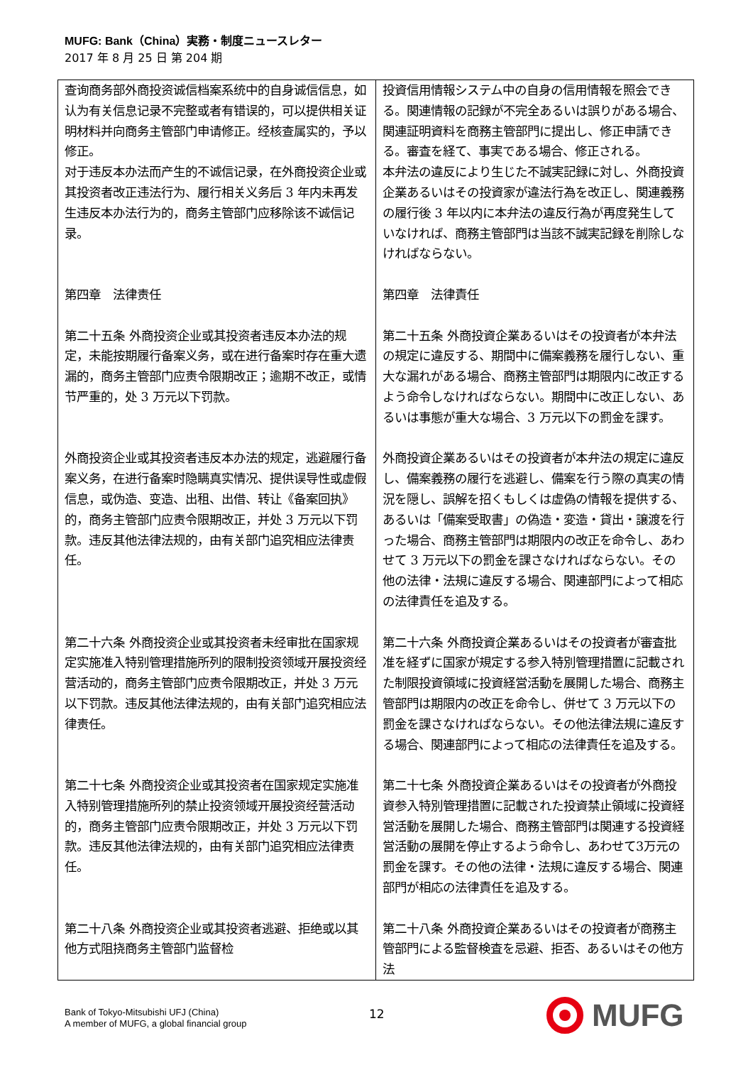MUFG: Bank（China）実務・制度ニュースレター
2017 年 8 月 25 日 第 204 期
| 查询商务部外商投资诚信档案系统中的自身诚信信息，如认为有关信息记录不完整或者有错误的，可以提供相关证明材料并向商务主管部门申请修正。经核查属实的，予以修正。 | 投資信用情報システム中の自身の信用情報を照会できる。関連情報の記録が不完全あるいは誤りがある場合、関連証明資料を商務主管部門に提出し、修正申請できる。審査を経て、事実である場合、修正される。 |
| 对于违反本办法而产生的不诚信记录，在外商投资企业或其投资者改正违法行为、履行相关义务后 3 年内未再发生违反本办法行为的，商务主管部门应移除该不诚信记录。 | 本弁法の違反により生じた不誠実記録に対し、外商投資企業あるいはその投資家が違法行為を改正し、関連義務の履行後 3 年以内に本弁法の違反行為が再度発生していなければ、商務主管部門は当該不誠実記録を削除しなければならない。 |
| 第四章 法律责任 | 第四章 法律責任 |
| 第二十五条 外商投资企业或其投资者违反本办法的规定，未能按期履行备案义务，或在进行备案时存在重大遗漏的，商务主管部门应责令限期改正；逾期不改正，或情节严重的，处 3 万元以下罚款。 | 第二十五条 外商投資企業あるいはその投資者が本弁法の規定に違反する、期間中に備案義務を履行しない、重大な漏れがある場合、商務主管部門は期限内に改正するよう命令しなければならない。期間中に改正しない、あるいは事態が重大な場合、3 万元以下の罰金を課す。 |
| 外商投资企业或其投资者违反本办法的规定，逃避履行备案义务，在进行备案时隐瞒真实情况、提供误导性或虚假信息，或伪造、变造、出租、出借、转让《备案回执》的，商务主管部门应责令限期改正，并处 3 万元以下罚款。违反其他法律法规的，由有关部门追究相应法律责任。 | 外商投資企業あるいはその投資者が本弁法の規定に違反し、備案義務の履行を逃避し、備案を行う際の真実の情況を隠し、誤解を招くもしくは虚偽の情報を提供する、あるいは「備案受取書」の偽造・変造・貸出・譲渡を行った場合、商務主管部門は期限内の改正を命令し、あわせて 3 万元以下の罰金を課さなければならない。その他の法律・法規に違反する場合、関連部門によって相応の法律責任を追及する。 |
| 第二十六条 外商投资企业或其投资者未经审批在国家规定实施准入特别管理措施所列的限制投资领域开展投资经营活动的，商务主管部门应责令限期改正，并处 3 万元以下罚款。违反其他法律法规的，由有关部门追究相应法律责任。 | 第二十六条 外商投資企業あるいはその投資者が審査批准を経ずに国家が規定する参入特別管理措置に記載された制限投資領域に投資経営活動を展開した場合、商務主管部門は期限内の改正を命令し、併せて 3 万元以下の罰金を課さなければならない。その他法律法規に違反する場合、関連部門によって相応の法律責任を追及する。 |
| 第二十七条 外商投资企业或其投资者在国家规定实施准入特别管理措施所列的禁止投资领域开展投资经营活动的，商务主管部门应责令限期改正，并处 3 万元以下罚款。违反其他法律法规的，由有关部门追究相应法律责任。 | 第二十七条 外商投資企業あるいはその投資者が外商投資参入特別管理措置に記載された投資禁止領域に投資経営活動を展開した場合、商務主管部門は関連する投資経営活動の展開を停止するよう命令し、あわせて3万元の罰金を課す。その他の法律・法規に違反する場合、関連部門が相応の法律責任を追及する。 |
| 第二十八条 外商投资企业或其投资者逃避、拒绝或以其他方式阻挠商务主管部门监督检 | 第二十八条 外商投資企業あるいはその投資者が商務主管部門による監督検査を忌避、拒否、あるいはその他方法 |
Bank of Tokyo-Mitsubishi UFJ (China)
A member of MUFG, a global financial group
12
MUFG